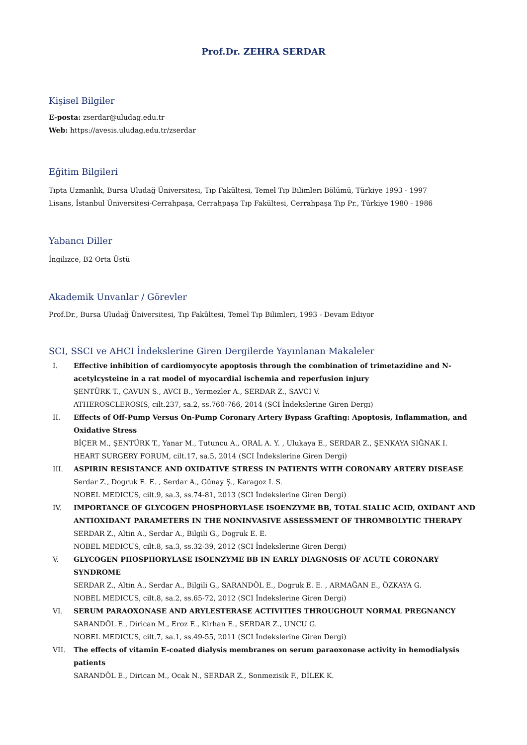Prof.Dr. ZEHRA SERDAR
Kişisel Bilgiler
E-posta: zserdar@uludag.edu.tr
Web: https://avesis.uludag.edu.tr/zserdar
Eğitim Bilgileri
Tıpta Uzmanlık, Bursa Uludağ Üniversitesi, Tıp Fakültesi, Temel Tıp Bilimleri Bölümü, Türkiye 1993 - 1997
Lisans, İstanbul Üniversitesi-Cerrahpaşa, Cerrahpaşa Tıp Fakültesi, Cerrahpaşa Tıp Pr., Türkiye 1980 - 1986
Yabancı Diller
İngilizce, B2 Orta Üstü
Akademik Unvanlar / Görevler
Prof.Dr., Bursa Uludağ Üniversitesi, Tıp Fakültesi, Temel Tıp Bilimleri, 1993 - Devam Ediyor
SCI, SSCI ve AHCI İndekslerine Giren Dergilerde Yayınlanan Makaleler
I. Effective inhibition of cardiomyocyte apoptosis through the combination of trimetazidine and N-acetylcysteine in a rat model of myocardial ischemia and reperfusion injury
ŞENTÜRK T., ÇAVUN S., AVCI B., Yermezler A., SERDAR Z., SAVCI V.
ATHEROSCLEROSIS, cilt.237, sa.2, ss.760-766, 2014 (SCI İndekslerine Giren Dergi)
II. Effects of Off-Pump Versus On-Pump Coronary Artery Bypass Grafting: Apoptosis, Inflammation, and Oxidative Stress
BİÇER M., ŞENTÜRK T., Yanar M., Tutuncu A., ORAL A. Y. , Ulukaya E., SERDAR Z., ŞENKAYA SIĞNAK I.
HEART SURGERY FORUM, cilt.17, sa.5, 2014 (SCI İndekslerine Giren Dergi)
III. ASPIRIN RESISTANCE AND OXIDATIVE STRESS IN PATIENTS WITH CORONARY ARTERY DISEASE
Serdar Z., Dogruk E. E. , Serdar A., Günay Ş., Karagoz I. S.
NOBEL MEDICUS, cilt.9, sa.3, ss.74-81, 2013 (SCI İndekslerine Giren Dergi)
IV. IMPORTANCE OF GLYCOGEN PHOSPHORYLASE ISOENZYME BB, TOTAL SIALIC ACID, OXIDANT AND ANTIOXIDANT PARAMETERS IN THE NONINVASIVE ASSESSMENT OF THROMBOLYTIC THERAPY
SERDAR Z., Altin A., Serdar A., Bilgili G., Dogruk E. E.
NOBEL MEDICUS, cilt.8, sa.3, ss.32-39, 2012 (SCI İndekslerine Giren Dergi)
V. GLYCOGEN PHOSPHORYLASE ISOENZYME BB IN EARLY DIAGNOSIS OF ACUTE CORONARY SYNDROME
SERDAR Z., Altin A., Serdar A., Bilgili G., SARANDÖL E., Dogruk E. E. , ARMAĞAN E., ÖZKAYA G.
NOBEL MEDICUS, cilt.8, sa.2, ss.65-72, 2012 (SCI İndekslerine Giren Dergi)
VI. SERUM PARAOXONASE AND ARYLESTERASE ACTIVITIES THROUGHOUT NORMAL PREGNANCY
SARANDÖL E., Dirican M., Eroz E., Kirhan E., SERDAR Z., UNCU G.
NOBEL MEDICUS, cilt.7, sa.1, ss.49-55, 2011 (SCI İndekslerine Giren Dergi)
VII. The effects of vitamin E-coated dialysis membranes on serum paraoxonase activity in hemodialysis patients
SARANDÖL E., Dirican M., Ocak N., SERDAR Z., Sonmezisik F., DİLEK K.